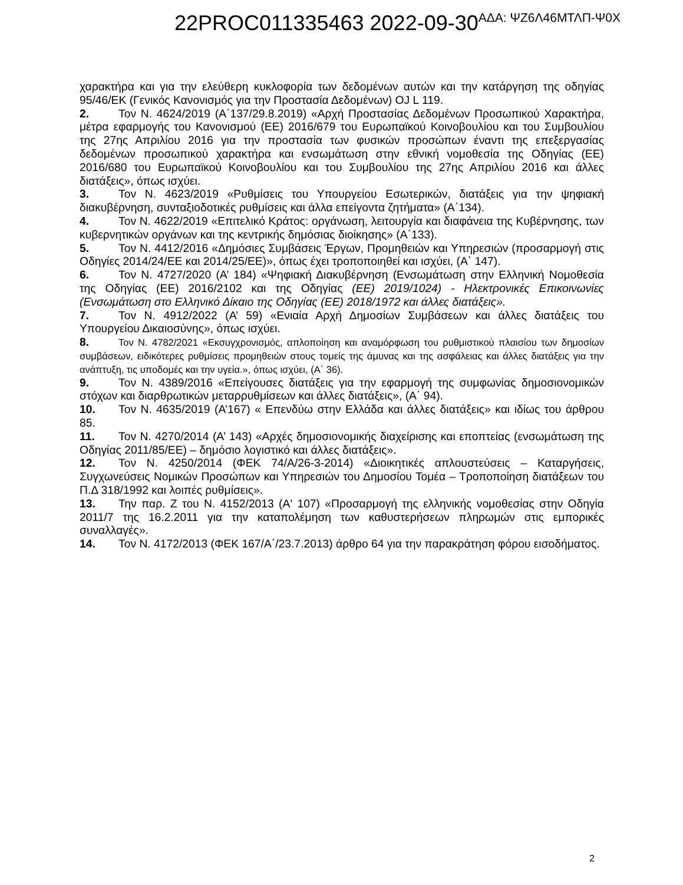22PROC011335463 2022-09-30<sup>ΑΔΑ: ΨΖ6Λ46ΜΤΛΠ-Ψ0Χ</sup>
χαρακτήρα και για την ελεύθερη κυκλοφορία των δεδομένων αυτών και την κατάργηση της οδηγίας 95/46/ΕΚ (Γενικός Κανονισμός για την Προστασία Δεδομένων) OJ L 119.
2. Τον Ν. 4624/2019 (Α΄137/29.8.2019) «Αρχή Προστασίας Δεδομένων Προσωπικού Χαρακτήρα, μέτρα εφαρμογής του Κανονισμού (ΕΕ) 2016/679 του Ευρωπαϊκού Κοινοβουλίου και του Συμβουλίου της 27ης Απριλίου 2016 για την προστασία των φυσικών προσώπων έναντι της επεξεργασίας δεδομένων προσωπικού χαρακτήρα και ενσωμάτωση στην εθνική νομοθεσία της Οδηγίας (ΕΕ) 2016/680 του Ευρωπαϊκού Κοινοβουλίου και του Συμβουλίου της 27ης Απριλίου 2016 και άλλες διατάξεις», όπως ισχύει.
3. Τον Ν. 4623/2019 «Ρυθμίσεις του Υπουργείου Εσωτερικών, διατάξεις για την ψηφιακή διακυβέρνηση, συνταξιοδοτικές ρυθμίσεις και άλλα επείγοντα ζητήματα» (Α΄134).
4. Τον Ν. 4622/2019 «Επιτελικό Κράτος: οργάνωση, λειτουργία και διαφάνεια της Κυβέρνησης, των κυβερνητικών οργάνων και της κεντρικής δημόσιας διοίκησης» (Α΄133).
5. Τον Ν. 4412/2016 «Δημόσιες Συμβάσεις Έργων, Προμηθειών και Υπηρεσιών (προσαρμογή στις Οδηγίες 2014/24/ΕΕ και 2014/25/ΕΕ)», όπως έχει τροποποιηθεί και ισχύει, (Α΄ 147).
6. Τον Ν. 4727/2020 (Α’ 184) «Ψηφιακή Διακυβέρνηση (Ενσωμάτωση στην Ελληνική Νομοθεσία της Οδηγίας (ΕΕ) 2016/2102 και της Οδηγίας (ΕΕ) 2019/1024) - Ηλεκτρονικές Επικοινωνίες (Ενσωμάτωση στο Ελληνικό Δίκαιο της Οδηγίας (ΕΕ) 2018/1972 και άλλες διατάξεις».
7. Τον Ν. 4912/2022 (Α’ 59) «Ενιαία Αρχή Δημοσίων Συμβάσεων και άλλες διατάξεις του Υπουργείου Δικαιοσύνης», όπως ισχύει.
8. Τον Ν. 4782/2021 «Εκσυγχρονισμός, απλοποίηση και αναμόρφωση του ρυθμιστικού πλαισίου των δημοσίων συμβάσεων, ειδικότερες ρυθμίσεις προμηθειών στους τομείς της άμυνας και της ασφάλειας και άλλες διατάξεις για την ανάπτυξη, τις υποδομές και την υγεία.», όπως ισχύει, (Α΄ 36).
9. Τον Ν. 4389/2016 «Επείγουσες διατάξεις για την εφαρμογή της συμφωνίας δημοσιονομικών στόχων και διαρθρωτικών μεταρρυθμίσεων και άλλες διατάξεις», (Α΄ 94).
10. Τον Ν. 4635/2019 (Α’167) « Επενδύω στην Ελλάδα και άλλες διατάξεις» και ιδίως του άρθρου 85.
11. Τον Ν. 4270/2014 (Α’ 143) «Αρχές δημοσιονομικής διαχείρισης και εποπτείας (ενσωμάτωση της Οδηγίας 2011/85/ΕΕ) – δημόσιο λογιστικό και άλλες διατάξεις».
12. Τον Ν. 4250/2014 (ΦΕΚ 74/Α/26-3-2014) «Διοικητικές απλουστεύσεις – Καταργήσεις, Συγχωνεύσεις Νομικών Προσώπων και Υπηρεσιών του Δημοσίου Τομέα – Τροποποίηση διατάξεων του Π.Δ 318/1992 και λοιπές ρυθμίσεις».
13. Την παρ. Ζ του Ν. 4152/2013 (Α' 107) «Προσαρμογή της ελληνικής νομοθεσίας στην Οδηγία 2011/7 της 16.2.2011 για την καταπολέμηση των καθυστερήσεων πληρωμών στις εμπορικές συναλλαγές».
14. Τον Ν. 4172/2013 (ΦΕΚ 167/Α΄/23.7.2013) άρθρο 64 για την παρακράτηση φόρου εισοδήματος.
2